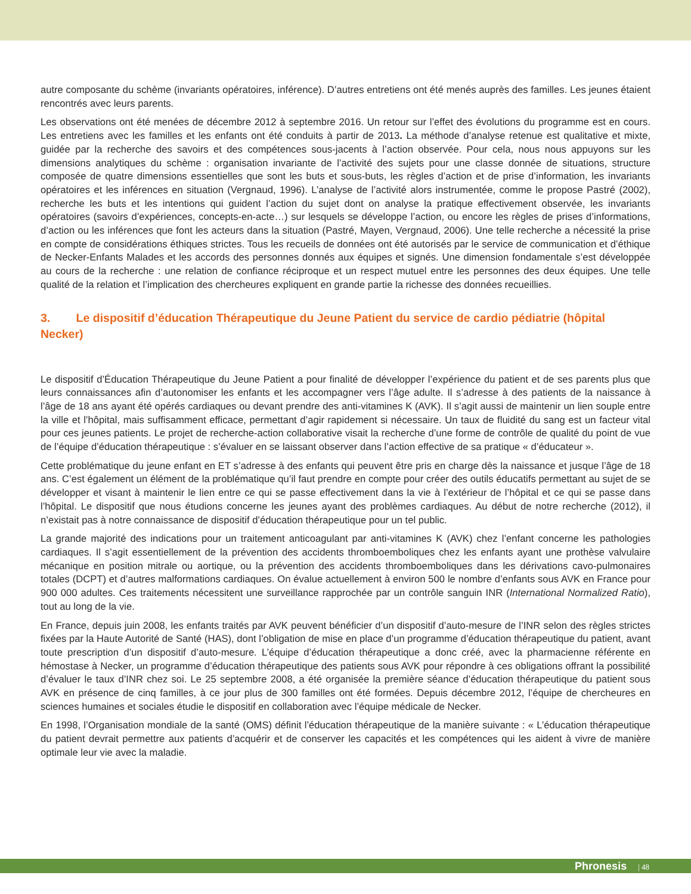autre composante du schème (invariants opératoires, inférence). D’autres entretiens ont été menés auprès des familles. Les jeunes étaient rencontrés avec leurs parents.
Les observations ont été menées de décembre 2012 à septembre 2016. Un retour sur l’effet des évolutions du programme est en cours. Les entretiens avec les familles et les enfants ont été conduits à partir de 2013. La méthode d’analyse retenue est qualitative et mixte, guidée par la recherche des savoirs et des compétences sous-jacents à l’action observée. Pour cela, nous nous appuyons sur les dimensions analytiques du schème : organisation invariante de l’activité des sujets pour une classe donnée de situations, structure composée de quatre dimensions essentielles que sont les buts et sous-buts, les règles d’action et de prise d’information, les invariants opératoires et les inférences en situation (Vergnaud, 1996). L’analyse de l’activité alors instrumentée, comme le propose Pastré (2002), recherche les buts et les intentions qui guident l’action du sujet dont on analyse la pratique effectivement observée, les invariants opératoires (savoirs d’expériences, concepts-en-acte…) sur lesquels se développe l’action, ou encore les règles de prises d’informations, d’action ou les inférences que font les acteurs dans la situation (Pastré, Mayen, Vergnaud, 2006). Une telle recherche a nécessité la prise en compte de considérations éthiques strictes. Tous les recueils de données ont été autorisés par le service de communication et d’éthique de Necker-Enfants Malades et les accords des personnes donnés aux équipes et signés. Une dimension fondamentale s’est développée au cours de la recherche : une relation de confiance réciproque et un respect mutuel entre les personnes des deux équipes. Une telle qualité de la relation et l’implication des chercheures expliquent en grande partie la richesse des données recueillies.
3. Le dispositif d’éducation Thérapeutique du Jeune Patient du service de cardio pédiatrie (hôpital Necker)
Le dispositif d’Éducation Thérapeutique du Jeune Patient a pour finalité de développer l’expérience du patient et de ses parents plus que leurs connaissances afin d’autonomiser les enfants et les accompagner vers l’âge adulte. Il s’adresse à des patients de la naissance à l’âge de 18 ans ayant été opérés cardiaques ou devant prendre des anti-vitamines K (AVK). Il s’agit aussi de maintenir un lien souple entre la ville et l’hôpital, mais suffisamment efficace, permettant d’agir rapidement si nécessaire. Un taux de fluidité du sang est un facteur vital pour ces jeunes patients. Le projet de recherche-action collaborative visait la recherche d’une forme de contrôle de qualité du point de vue de l’équipe d’éducation thérapeutique : s’évaluer en se laissant observer dans l’action effective de sa pratique « d’éducateur ».
Cette problématique du jeune enfant en ET s’adresse à des enfants qui peuvent être pris en charge dès la naissance et jusque l’âge de 18 ans. C’est également un élément de la problématique qu’il faut prendre en compte pour créer des outils éducatifs permettant au sujet de se développer et visant à maintenir le lien entre ce qui se passe effectivement dans la vie à l’extérieur de l’hôpital et ce qui se passe dans l’hôpital. Le dispositif que nous étudions concerne les jeunes ayant des problèmes cardiaques. Au début de notre recherche (2012), il n’existait pas à notre connaissance de dispositif d’éducation thérapeutique pour un tel public.
La grande majorité des indications pour un traitement anticoagulant par anti-vitamines K (AVK) chez l’enfant concerne les pathologies cardiaques. Il s’agit essentiellement de la prévention des accidents thromboemboliques chez les enfants ayant une prothèse valvulaire mécanique en position mitrale ou aortique, ou la prévention des accidents thromboemboliques dans les dérivations cavo-pulmonaires totales (DCPT) et d’autres malformations cardiaques. On évalue actuellement à environ 500 le nombre d’enfants sous AVK en France pour 900 000 adultes. Ces traitements nécessitent une surveillance rapprochée par un contrôle sanguin INR (International Normalized Ratio), tout au long de la vie.
En France, depuis juin 2008, les enfants traités par AVK peuvent bénéficier d’un dispositif d’auto-mesure de l’INR selon des règles strictes fixées par la Haute Autorité de Santé (HAS), dont l’obligation de mise en place d’un programme d’éducation thérapeutique du patient, avant toute prescription d’un dispositif d’auto-mesure. L’équipe d’éducation thérapeutique a donc créé, avec la pharmacienne référente en hémostase à Necker, un programme d’éducation thérapeutique des patients sous AVK pour répondre à ces obligations offrant la possibilité d’évaluer le taux d’INR chez soi. Le 25 septembre 2008, a été organisée la première séance d’éducation thérapeutique du patient sous AVK en présence de cinq familles, à ce jour plus de 300 familles ont été formées. Depuis décembre 2012, l’équipe de chercheures en sciences humaines et sociales étudie le dispositif en collaboration avec l’équipe médicale de Necker.
En 1998, l’Organisation mondiale de la santé (OMS) définit l’éducation thérapeutique de la manière suivante : « L’éducation thérapeutique du patient devrait permettre aux patients d’acquérir et de conserver les capacités et les compétences qui les aident à vivre de manière optimale leur vie avec la maladie.
Phronesis | 48